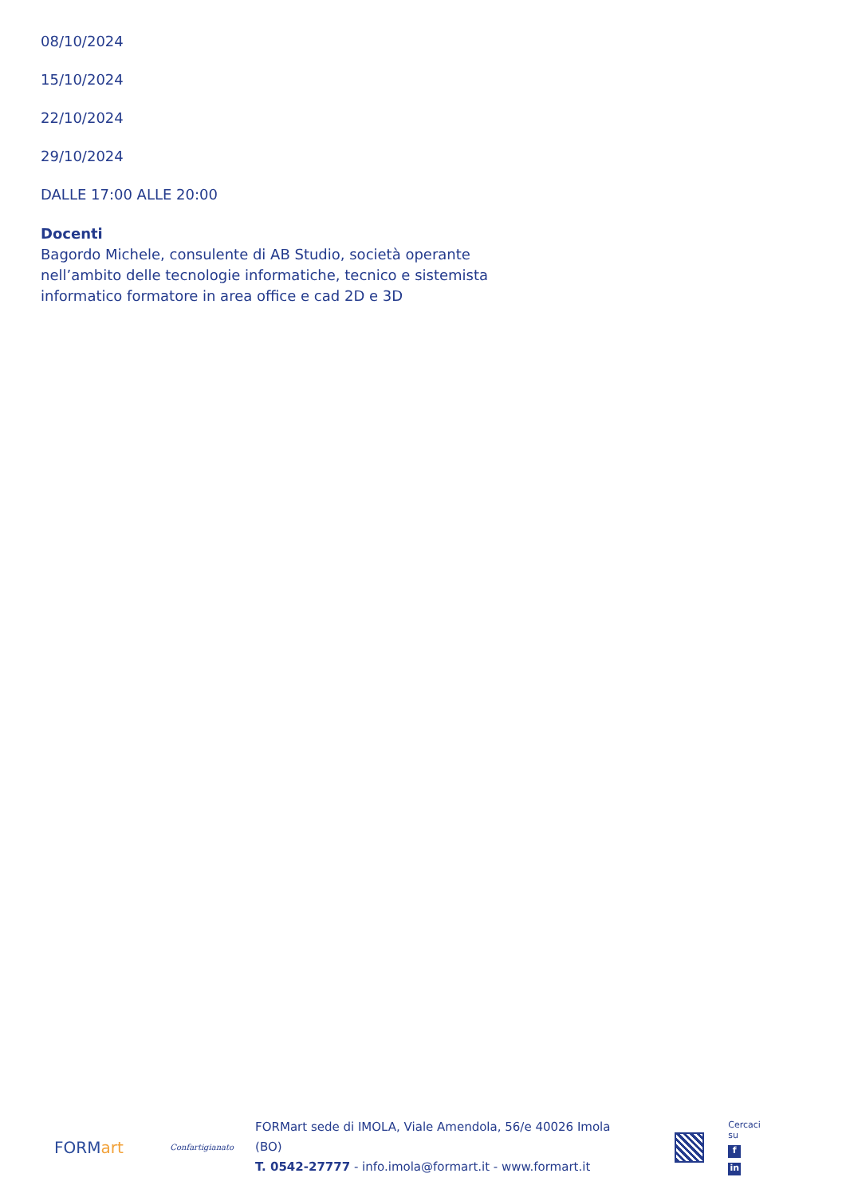08/10/2024
15/10/2024
22/10/2024
29/10/2024
DALLE 17:00 ALLE 20:00
Docenti
Bagordo Michele, consulente di AB Studio, società operante nell’ambito delle tecnologie informatiche, tecnico e sistemista informatico formatore in area office e cad 2D e 3D
FORMart
Confartigianato
FORMart sede di IMOLA, Viale Amendola, 56/e 40026 Imola (BO)
T. 0542-27777 - info.imola@formart.it - www.formart.it
Cercaci su
fin